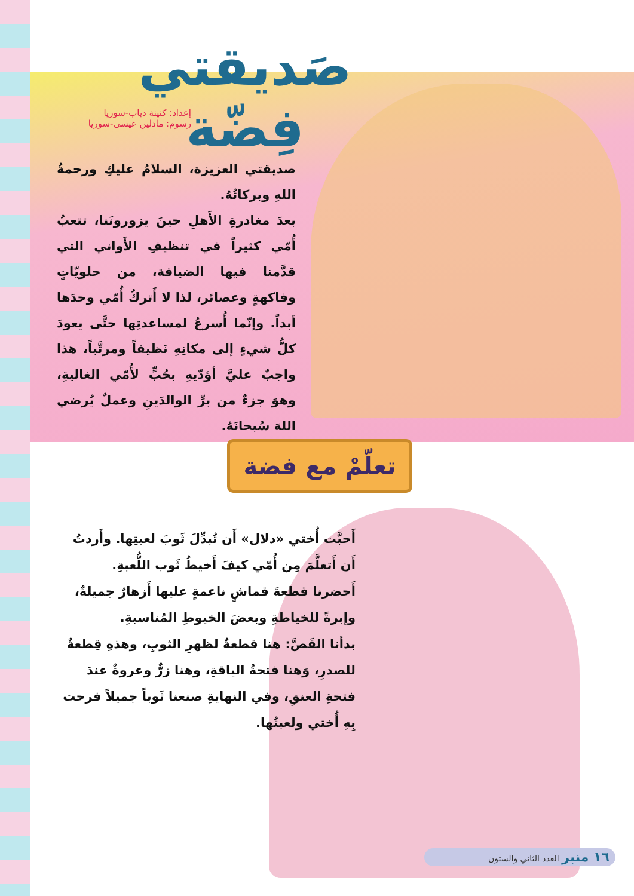صَديقتي فِضّة
إعداد: كنينة دياب-سوريا
رسوم: مادلين عيسى-سوريا
صديقتي العزيزة، السلامُ عليكِ ورحمةُ اللهِ وبركاتُهُ.
بعدَ مغادرةِ الأَهلِ حينَ يزورونَنا، تتعبُ أُمّي كثيراً في تنظيفِ الأَواني التي قدَّمنا فيها الضيافة، من حلويّاتٍ وفاكهةٍ وعصائر، لذا لا أَتركُ أُمّي وحدَها أبداً. وإنّما أُسرعُ لمساعدتِها حتَّى يعودَ كلُّ شيءٍ إلى مكانِهِ نَظيفاً ومرتَّباً، هذا واجبٌ عليَّ أؤدّيهِ بحُبٍّ لأُمّي الغاليةِ، وهوَ جزءٌ من برِّ الوالدَينِ وعملٌ يُرضي اللهَ سُبحانَهُ.
تعلّمْ مع فضة
أَحبَّت أُختي «دلال» أَن تُبدِّلَ ثَوبَ لعبتِها. وأَردتُ أَن أَتعلَّمَ مِن أُمّي كيفَ أَخيطُ ثَوب اللُّعبةِ.
أَحضرنا قطعةَ قماشٍ ناعمةٍ عليها أَزهارٌ جميلةٌ، وإبرةً للخياطةِ وبعضَ الخيوطِ المُناسبةِ.
بدأنا القَصَّ: هنا قطعةٌ لظهرِ الثوبِ، وهذهِ قِطعةٌ للصدرِ، وَهنا فتحةُ الياقةِ، وهنا زرٌّ وعروةٌ عندَ فتحةِ العنقِ، وفي النهايةِ صنعنا ثَوباً جميلاً فرحت بِهِ أُختي ولعبتُها.
١٦ منبر العدد الثاني والستون